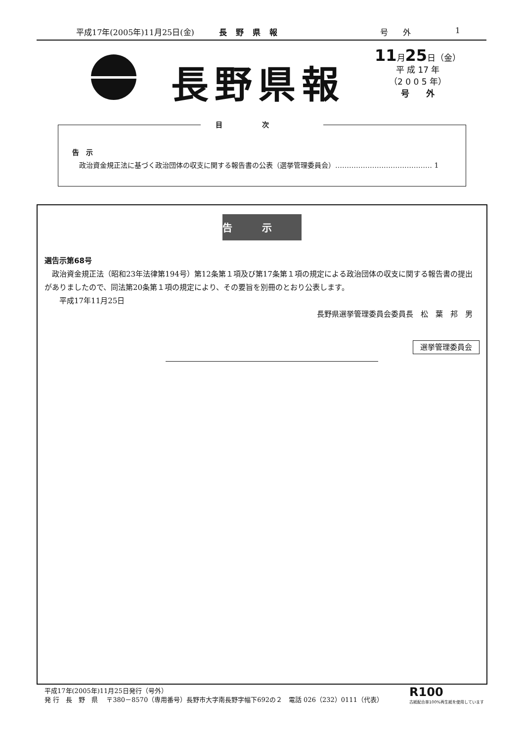平成17年(2005年)11月25日(金) 長野県報 号外 1
長野県報
11月25日（金）
平 成 17 年
（2 0 0 5 年）
号　　外
目次
告　示
政治資金規正法に基づく政治団体の収支に関する報告書の公表（選挙管理委員会）…………………………………… 1
告示
選告示第68号
　政治資金規正法（昭和23年法律第194号）第12条第１項及び第17条第１項の規定による政治団体の収支に関する報告書の提出がありましたので、同法第20条第１項の規定により、その要旨を別冊のとおり公表します。
　　平成17年11月25日
長野県選挙管理委員会委員長　松　葉　邦　男
選挙管理委員会
平成17年(2005年)11月25日発行（号外）
発 行　長　野　県　 〒380－8570（専用番号）長野市大字南長野字幅下692の２　電話 026（232）0111（代表）
R100
古紙配合率100%再生紙を使用しています